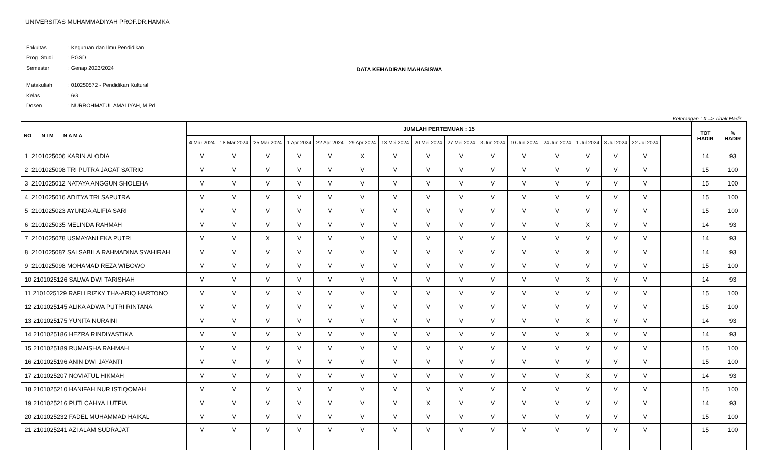UNIVERSITAS MUHAMMADIYAH PROF.DR.HAMKA
| Fakultas | : Keguruan dan Ilmu Pendidikan |
| Prog. Studi | : PGSD |
| Semester | : Genap 2023/2024 |
DATA KEHADIRAN MAHASISWA
| Matakuliah | : 010250572 - Pendidikan Kultural |
| Kelas | : 6G |
| Dosen | : NURROHMATUL AMALIYAH, M.Pd. |
Keterangan : X => Tidak Hadir
| NO N I M N A M A | JUMLAH PERTEMUAN : 15 | | | | | | | | | | | | | | | | TOT HADIR | % HADIR |
| --- | --- | --- | --- | --- | --- | --- | --- | --- | --- | --- | --- | --- | --- | --- | --- | --- | --- | --- |
| | 4 Mar 2024 | 18 Mar 2024 | 25 Mar 2024 | 1 Apr 2024 | 22 Apr 2024 | 29 Apr 2024 | 13 Mei 2024 | 20 Mei 2024 | 27 Mei 2024 | 3 Jun 2024 | 10 Jun 2024 | 24 Jun 2024 | 1 Jul 2024 | 8 Jul 2024 | 22 Jul 2024 | | | |
| 1 2101025006 KARIN ALODIA | V | V | V | V | V | X | V | V | V | V | V | V | V | V | V | | 14 | 93 |
| 2 2101025008 TRI PUTRA JAGAT SATRIO | V | V | V | V | V | V | V | V | V | V | V | V | V | V | V | | 15 | 100 |
| 3 2101025012 NATAYA ANGGUN SHOLEHA | V | V | V | V | V | V | V | V | V | V | V | V | V | V | V | | 15 | 100 |
| 4 2101025016 ADITYA TRI SAPUTRA | V | V | V | V | V | V | V | V | V | V | V | V | V | V | V | | 15 | 100 |
| 5 2101025023 AYUNDA ALIFIA SARI | V | V | V | V | V | V | V | V | V | V | V | V | V | V | V | | 15 | 100 |
| 6 2101025035 MELINDA RAHMAH | V | V | V | V | V | V | V | V | V | V | V | V | X | V | V | | 14 | 93 |
| 7 2101025078 USMAYANI EKA PUTRI | V | V | X | V | V | V | V | V | V | V | V | V | V | V | V | | 14 | 93 |
| 8 2101025087 SALSABILA RAHMADINA SYAHIRAH | V | V | V | V | V | V | V | V | V | V | V | V | X | V | V | | 14 | 93 |
| 9 2101025098 MOHAMAD REZA WIBOWO | V | V | V | V | V | V | V | V | V | V | V | V | V | V | V | | 15 | 100 |
| 10 2101025126 SALWA DWI TARISHAH | V | V | V | V | V | V | V | V | V | V | V | V | X | V | V | | 14 | 93 |
| 11 2101025129 RAFLI RIZKY THA-ARIQ HARTONO | V | V | V | V | V | V | V | V | V | V | V | V | V | V | V | | 15 | 100 |
| 12 2101025145 ALIKA ADWA PUTRI RINTANA | V | V | V | V | V | V | V | V | V | V | V | V | V | V | V | | 15 | 100 |
| 13 2101025175 YUNITA NURAINI | V | V | V | V | V | V | V | V | V | V | V | V | X | V | V | | 14 | 93 |
| 14 2101025186 HEZRA RINDIYASTIKA | V | V | V | V | V | V | V | V | V | V | V | V | X | V | V | | 14 | 93 |
| 15 2101025189 RUMAISHA RAHMAH | V | V | V | V | V | V | V | V | V | V | V | V | V | V | V | | 15 | 100 |
| 16 2101025196 ANIN DWI JAYANTI | V | V | V | V | V | V | V | V | V | V | V | V | V | V | V | | 15 | 100 |
| 17 2101025207 NOVIATUL HIKMAH | V | V | V | V | V | V | V | V | V | V | V | V | X | V | V | | 14 | 93 |
| 18 2101025210 HANIFAH NUR ISTIQOMAH | V | V | V | V | V | V | V | V | V | V | V | V | V | V | V | | 15 | 100 |
| 19 2101025216 PUTI CAHYA LUTFIA | V | V | V | V | V | V | V | X | V | V | V | V | V | V | V | | 14 | 93 |
| 20 2101025232 FADEL MUHAMMAD HAIKAL | V | V | V | V | V | V | V | V | V | V | V | V | V | V | V | | 15 | 100 |
| 21 2101025241 AZI ALAM SUDRAJAT | V | V | V | V | V | V | V | V | V | V | V | V | V | V | V | | 15 | 100 |